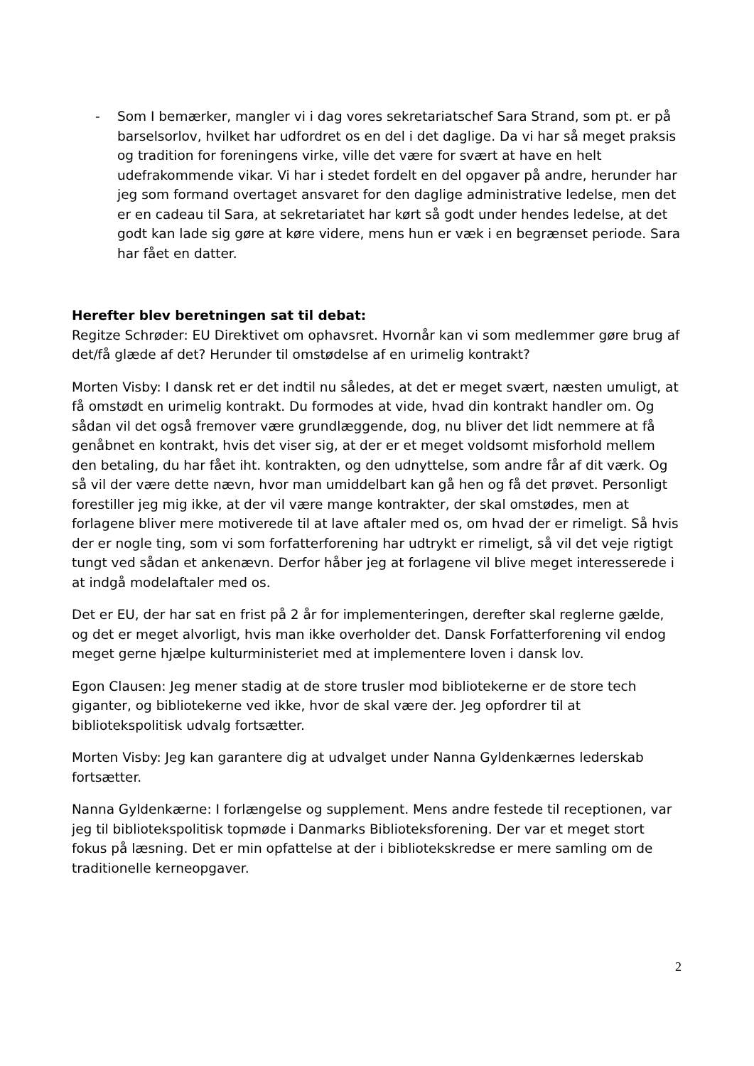- Som I bemærker, mangler vi i dag vores sekretariatschef Sara Strand, som pt. er på barselsorlov, hvilket har udfordret os en del i det daglige. Da vi har så meget praksis og tradition for foreningens virke, ville det være for svært at have en helt udefrakommende vikar. Vi har i stedet fordelt en del opgaver på andre, herunder har jeg som formand overtaget ansvaret for den daglige administrative ledelse, men det er en cadeau til Sara, at sekretariatet har kørt så godt under hendes ledelse, at det godt kan lade sig gøre at køre videre, mens hun er væk i en begrænset periode. Sara har fået en datter.
Herefter blev beretningen sat til debat:
Regitze Schrøder: EU Direktivet om ophavsret. Hvornår kan vi som medlemmer gøre brug af det/få glæde af det? Herunder til omstødelse af en urimelig kontrakt?
Morten Visby: I dansk ret er det indtil nu således, at det er meget svært, næsten umuligt, at få omstødt en urimelig kontrakt. Du formodes at vide, hvad din kontrakt handler om. Og sådan vil det også fremover være grundlæggende, dog, nu bliver det lidt nemmere at få genåbnet en kontrakt, hvis det viser sig, at der er et meget voldsomt misforhold mellem den betaling, du har fået iht. kontrakten, og den udnyttelse, som andre får af dit værk. Og så vil der være dette nævn, hvor man umiddelbart kan gå hen og få det prøvet. Personligt forestiller jeg mig ikke, at der vil være mange kontrakter, der skal omstødes, men at forlagene bliver mere motiverede til at lave aftaler med os, om hvad der er rimeligt. Så hvis der er nogle ting, som vi som forfatterforening har udtrykt er rimeligt, så vil det veje rigtigt tungt ved sådan et ankenævn. Derfor håber jeg at forlagene vil blive meget interesserede i at indgå modelaftaler med os.
Det er EU, der har sat en frist på 2 år for implementeringen, derefter skal reglerne gælde, og det er meget alvorligt, hvis man ikke overholder det. Dansk Forfatterforening vil endog meget gerne hjælpe kulturministeriet med at implementere loven i dansk lov.
Egon Clausen: Jeg mener stadig at de store trusler mod bibliotekerne er de store tech giganter, og bibliotekerne ved ikke, hvor de skal være der. Jeg opfordrer til at bibliotekspolitisk udvalg fortsætter.
Morten Visby: Jeg kan garantere dig at udvalget under Nanna Gyldenkærnes lederskab fortsætter.
Nanna Gyldenkærne: I forlængelse og supplement. Mens andre festede til receptionen, var jeg til bibliotekspolitisk topmøde i Danmarks Biblioteksforening. Der var et meget stort fokus på læsning. Det er min opfattelse at der i bibliotekskredse er mere samling om de traditionelle kerneopgaver.
2